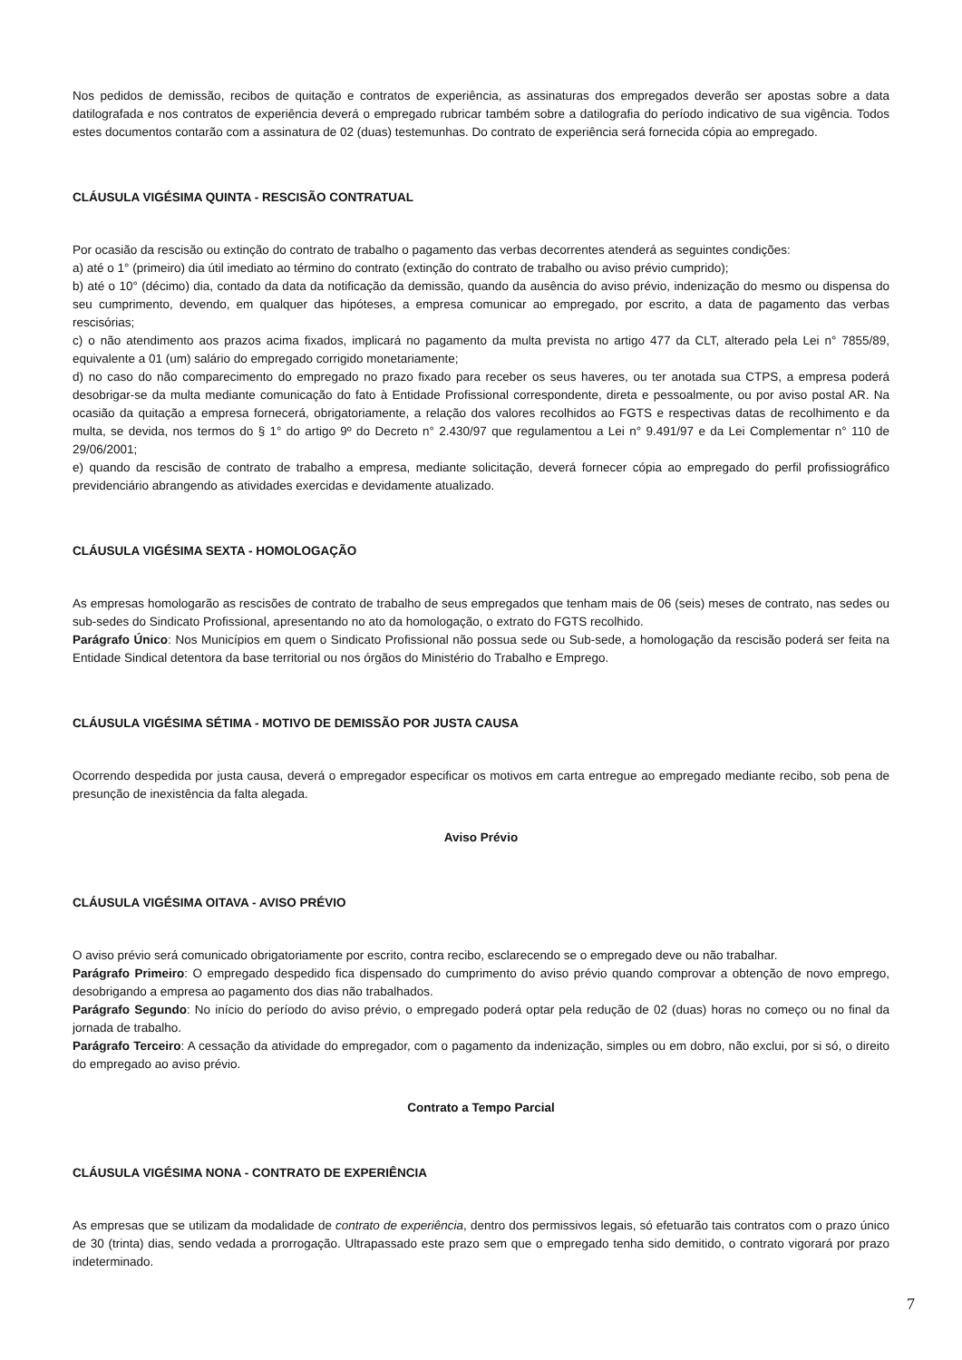Nos pedidos de demissão, recibos de quitação e contratos de experiência, as assinaturas dos empregados deverão ser apostas sobre a data datilografada e nos contratos de experiência deverá o empregado rubricar também sobre a datilografia do período indicativo de sua vigência. Todos estes documentos contarão com a assinatura de 02 (duas) testemunhas. Do contrato de experiência será fornecida cópia ao empregado.
CLÁUSULA VIGÉSIMA QUINTA - RESCISÃO CONTRATUAL
Por ocasião da rescisão ou extinção do contrato de trabalho o pagamento das verbas decorrentes atenderá as seguintes condições:
a) até o 1° (primeiro) dia útil imediato ao término do contrato (extinção do contrato de trabalho ou aviso prévio cumprido);
b) até o 10° (décimo) dia, contado da data da notificação da demissão, quando da ausência do aviso prévio, indenização do mesmo ou dispensa do seu cumprimento, devendo, em qualquer das hipóteses, a empresa comunicar ao empregado, por escrito, a data de pagamento das verbas rescisórias;
c) o não atendimento aos prazos acima fixados, implicará no pagamento da multa prevista no artigo 477 da CLT, alterado pela Lei n° 7855/89, equivalente a 01 (um) salário do empregado corrigido monetariamente;
d) no caso do não comparecimento do empregado no prazo fixado para receber os seus haveres, ou ter anotada sua CTPS, a empresa poderá desobrigar-se da multa mediante comunicação do fato à Entidade Profissional correspondente, direta e pessoalmente, ou por aviso postal AR. Na ocasião da quitação a empresa fornecerá, obrigatoriamente, a relação dos valores recolhidos ao FGTS e respectivas datas de recolhimento e da multa, se devida, nos termos do § 1° do artigo 9º do Decreto n° 2.430/97 que regulamentou a Lei n° 9.491/97 e da Lei Complementar n° 110 de 29/06/2001;
e) quando da rescisão de contrato de trabalho a empresa, mediante solicitação, deverá fornecer cópia ao empregado do perfil profissiográfico previdenciário abrangendo as atividades exercidas e devidamente atualizado.
CLÁUSULA VIGÉSIMA SEXTA - HOMOLOGAÇÃO
As empresas homologarão as rescisões de contrato de trabalho de seus empregados que tenham mais de 06 (seis) meses de contrato, nas sedes ou sub-sedes do Sindicato Profissional, apresentando no ato da homologação, o extrato do FGTS recolhido.
Parágrafo Único: Nos Municípios em quem o Sindicato Profissional não possua sede ou Sub-sede, a homologação da rescisão poderá ser feita na Entidade Sindical detentora da base territorial ou nos órgãos do Ministério do Trabalho e Emprego.
CLÁUSULA VIGÉSIMA SÉTIMA - MOTIVO DE DEMISSÃO POR JUSTA CAUSA
Ocorrendo despedida por justa causa, deverá o empregador especificar os motivos em carta entregue ao empregado mediante recibo, sob pena de presunção de inexistência da falta alegada.
Aviso Prévio
CLÁUSULA VIGÉSIMA OITAVA - AVISO PRÉVIO
O aviso prévio será comunicado obrigatoriamente por escrito, contra recibo, esclarecendo se o empregado deve ou não trabalhar.
Parágrafo Primeiro: O empregado despedido fica dispensado do cumprimento do aviso prévio quando comprovar a obtenção de novo emprego, desobrigando a empresa ao pagamento dos dias não trabalhados.
Parágrafo Segundo: No início do período do aviso prévio, o empregado poderá optar pela redução de 02 (duas) horas no começo ou no final da jornada de trabalho.
Parágrafo Terceiro: A cessação da atividade do empregador, com o pagamento da indenização, simples ou em dobro, não exclui, por si só, o direito do empregado ao aviso prévio.
Contrato a Tempo Parcial
CLÁUSULA VIGÉSIMA NONA - CONTRATO DE EXPERIÊNCIA
As empresas que se utilizam da modalidade de contrato de experiência, dentro dos permissivos legais, só efetuarão tais contratos com o prazo único de 30 (trinta) dias, sendo vedada a prorrogação. Ultrapassado este prazo sem que o empregado tenha sido demitido, o contrato vigorará por prazo indeterminado.
7